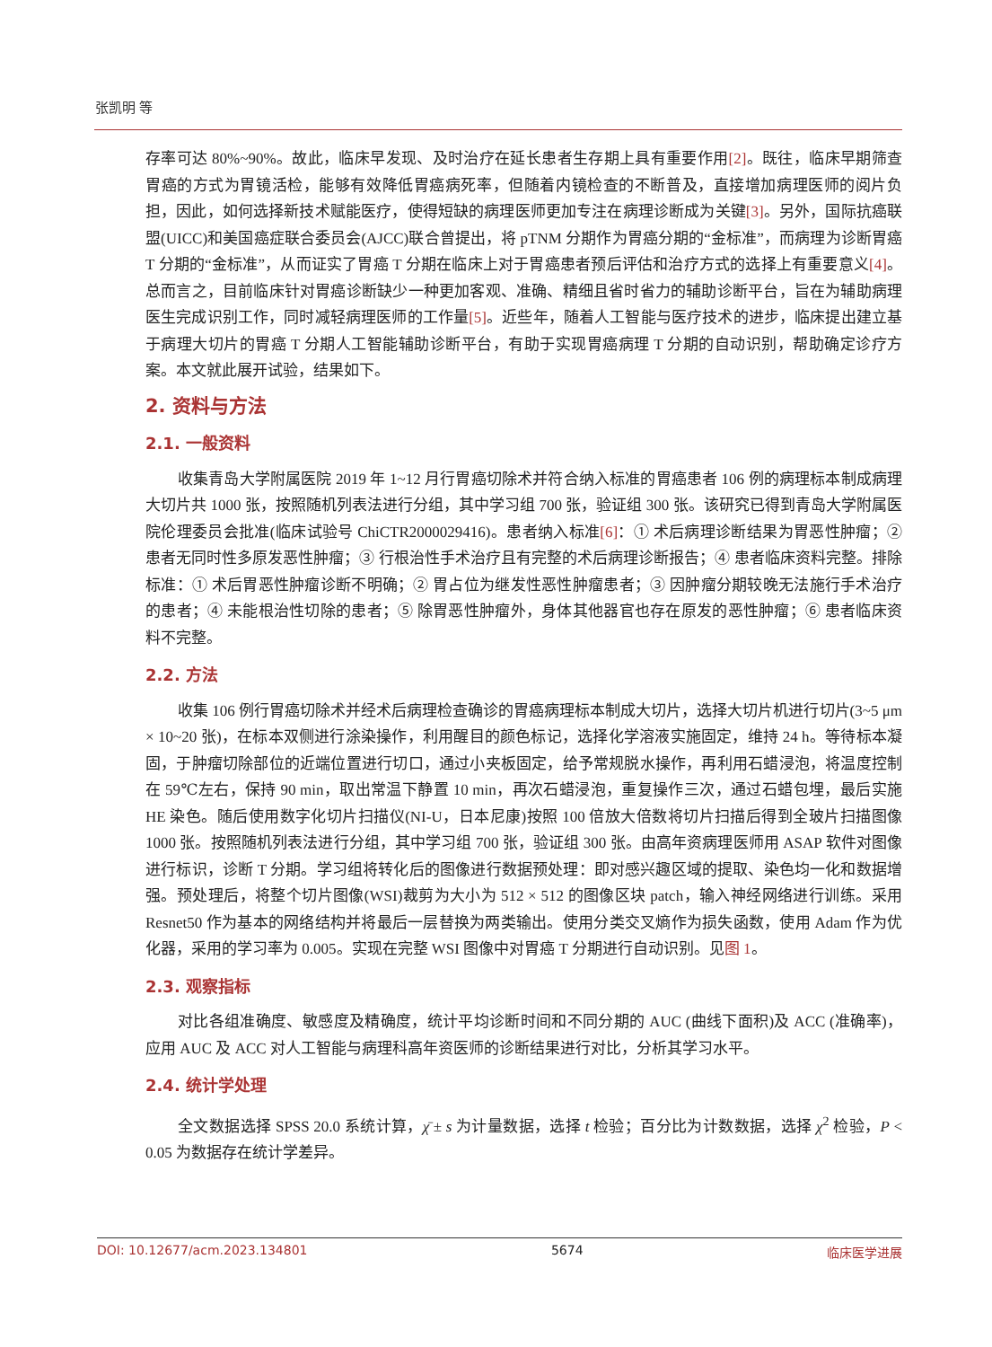张凯明 等
存率可达 80%~90%。故此，临床早发现、及时治疗在延长患者生存期上具有重要作用[2]。既往，临床早期筛查胃癌的方式为胃镜活检，能够有效降低胃癌病死率，但随着内镜检查的不断普及，直接增加病理医师的阅片负担，因此，如何选择新技术赋能医疗，使得短缺的病理医师更加专注在病理诊断成为关键[3]。另外，国际抗癌联盟(UICC)和美国癌症联合委员会(AJCC)联合曾提出，将 pTNM 分期作为胃癌分期的“金标准”，而病理为诊断胃癌 T 分期的“金标准”，从而证实了胃癌 T 分期在临床上对于胃癌患者预后评估和治疗方式的选择上有重要意义[4]。总而言之，目前临床针对胃癌诊断缺少一种更加客观、准确、精细且省时省力的辅助诊断平台，旨在为辅助病理医生完成识别工作，同时减轻病理医师的工作量[5]。近些年，随着人工智能与医疗技术的进步，临床提出建立基于病理大切片的胃癌 T 分期人工智能辅助诊断平台，有助于实现胃癌病理 T 分期的自动识别，帮助确定诊疗方案。本文就此展开试验，结果如下。
2. 资料与方法
2.1. 一般资料
收集青岛大学附属医院 2019 年 1~12 月行胃癌切除术并符合纳入标准的胃癌患者 106 例的病理标本制成病理大切片共 1000 张，按照随机列表法进行分组，其中学习组 700 张，验证组 300 张。该研究已得到青岛大学附属医院伦理委员会批准(临床试验号 ChiCTR2000029416)。患者纳入标准[6]：① 术后病理诊断结果为胃恶性肿瘤；② 患者无同时性多原发恶性肿瘤；③ 行根治性手术治疗且有完整的术后病理诊断报告；④ 患者临床资料完整。排除标准：① 术后胃恶性肿瘤诊断不明确；② 胃占位为继发性恶性肿瘤患者；③ 因肿瘤分期较晚无法施行手术治疗的患者；④ 未能根治性切除的患者；⑤ 除胃恶性肿瘤外，身体其他器官也存在原发的恶性肿瘤；⑥ 患者临床资料不完整。
2.2. 方法
收集 106 例行胃癌切除术并经术后病理检查确诊的胃癌病理标本制成大切片，选择大切片机进行切片(3~5 μm × 10~20 张)，在标本双侧进行涂染操作，利用醒目的颜色标记，选择化学溶液实施固定，维持 24 h。等待标本凝固，于肿瘤切除部位的近端位置进行切口，通过小夹板固定，给予常规脱水操作，再利用石蜡浸泡，将温度控制在 59℃左右，保持 90 min，取出常温下静置 10 min，再次石蜡浸泡，重复操作三次，通过石蜡包埋，最后实施 HE 染色。随后使用数字化切片扫描仪(NI-U，日本尼康)按照 100 倍放大倍数将切片扫描后得到全玻片扫描图像 1000 张。按照随机列表法进行分组，其中学习组 700 张，验证组 300 张。由高年资病理医师用 ASAP 软件对图像进行标识，诊断 T 分期。学习组将转化后的图像进行数据预处理：即对感兴趣区域的提取、染色均一化和数据增强。预处理后，将整个切片图像(WSI)裁剪为大小为 512 × 512 的图像区块 patch，输入神经网络进行训练。采用 Resnet50 作为基本的网络结构并将最后一层替换为两类输出。使用分类交叉熵作为损失函数，使用 Adam 作为优化器，采用的学习率为 0.005。实现在完整 WSI 图像中对胃癌 T 分期进行自动识别。见图 1。
2.3. 观察指标
对比各组准确度、敏感度及精确度，统计平均诊断时间和不同分期的 AUC (曲线下面积)及 ACC (准确率)，应用 AUC 及 ACC 对人工智能与病理科高年资医师的诊断结果进行对比，分析其学习水平。
2.4. 统计学处理
全文数据选择 SPSS 20.0 系统计算，χ̄ ± s 为计量数据，选择 t 检验；百分比为计数数据，选择 χ<sup>2</sup> 检验，P < 0.05 为数据存在统计学差异。
DOI: 10.12677/acm.2023.134801 5674 临床医学进展